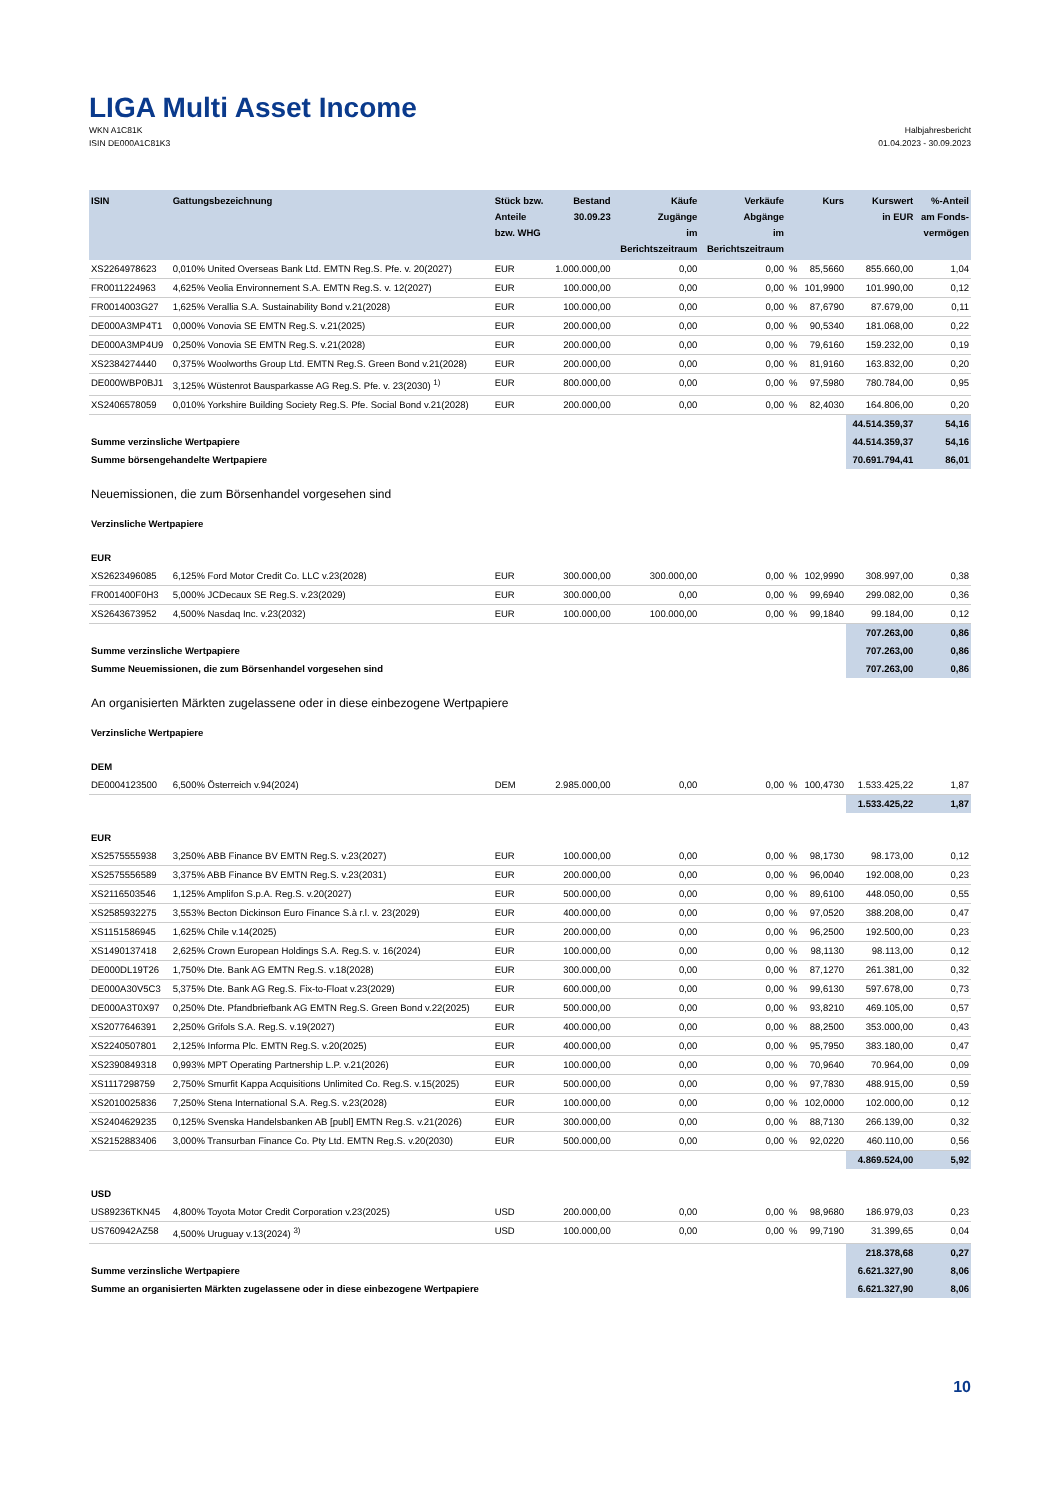LIGA Multi Asset Income
WKN A1C81K
ISIN DE000A1C81K3
Halbjahresbericht
01.04.2023 - 30.09.2023
| ISIN | Gattungsbezeichnung | Stück bzw. Anteile bzw. WHG | Bestand 30.09.23 | Käufe Zugänge im Berichtszeitraum | Verkäufe Abgänge im Berichtszeitraum | | Kurs | Kurswert in EUR | %-Anteil am Fonds- vermögen |
| --- | --- | --- | --- | --- | --- | --- | --- | --- | --- |
| XS2264978623 | 0,010% United Overseas Bank Ltd. EMTN Reg.S. Pfe. v. 20(2027) | EUR | 1.000.000,00 | 0,00 | 0,00 | % | 85,5660 | 855.660,00 | 1,04 |
| FR0011224963 | 4,625% Veolia Environnement S.A. EMTN Reg.S. v. 12(2027) | EUR | 100.000,00 | 0,00 | 0,00 | % | 101,9900 | 101.990,00 | 0,12 |
| FR0014003G27 | 1,625% Verallia S.A. Sustainability Bond v.21(2028) | EUR | 100.000,00 | 0,00 | 0,00 | % | 87,6790 | 87.679,00 | 0,11 |
| DE000A3MP4T1 | 0,000% Vonovia SE EMTN Reg.S. v.21(2025) | EUR | 200.000,00 | 0,00 | 0,00 | % | 90,5340 | 181.068,00 | 0,22 |
| DE000A3MP4U9 | 0,250% Vonovia SE EMTN Reg.S. v.21(2028) | EUR | 200.000,00 | 0,00 | 0,00 | % | 79,6160 | 159.232,00 | 0,19 |
| XS2384274440 | 0,375% Woolworths Group Ltd. EMTN Reg.S. Green Bond v.21(2028) | EUR | 200.000,00 | 0,00 | 0,00 | % | 81,9160 | 163.832,00 | 0,20 |
| DE000WBP0BJ1 | 3,125% Wüstenrot Bausparkasse AG Reg.S. Pfe. v. 23(2030) <sup>1)</sup> | EUR | 800.000,00 | 0,00 | 0,00 | % | 97,5980 | 780.784,00 | 0,95 |
| XS2406578059 | 0,010% Yorkshire Building Society Reg.S. Pfe. Social Bond v.21(2028) | EUR | 200.000,00 | 0,00 | 0,00 | % | 82,4030 | 164.806,00 | 0,20 |
| | | | | | | | | 44.514.359,37 | 54,16 |
| Summe verzinsliche Wertpapiere | | | | | | | | 44.514.359,37 | 54,16 |
| Summe börsengehandelte Wertpapiere | | | | | | | | 70.691.794,41 | 86,01 |
| Neuemissionen, die zum Börsenhandel vorgesehen sind | | | | | | | | | |
| Verzinsliche Wertpapiere | | | | | | | | | |
| EUR | | | | | | | | | |
| XS2623496085 | 6,125% Ford Motor Credit Co. LLC v.23(2028) | EUR | 300.000,00 | 300.000,00 | 0,00 | % | 102,9990 | 308.997,00 | 0,38 |
| FR001400F0H3 | 5,000% JCDecaux SE Reg.S. v.23(2029) | EUR | 300.000,00 | 0,00 | 0,00 | % | 99,6940 | 299.082,00 | 0,36 |
| XS2643673952 | 4,500% Nasdaq Inc. v.23(2032) | EUR | 100.000,00 | 100.000,00 | 0,00 | % | 99,1840 | 99.184,00 | 0,12 |
| | | | | | | | | 707.263,00 | 0,86 |
| Summe verzinsliche Wertpapiere | | | | | | | | 707.263,00 | 0,86 |
| Summe Neuemissionen, die zum Börsenhandel vorgesehen sind | | | | | | | | 707.263,00 | 0,86 |
| An organisierten Märkten zugelassene oder in diese einbezogene Wertpapiere | | | | | | | | | |
| Verzinsliche Wertpapiere | | | | | | | | | |
| DEM | | | | | | | | | |
| DE0004123500 | 6,500% Österreich v.94(2024) | DEM | 2.985.000,00 | 0,00 | 0,00 | % | 100,4730 | 1.533.425,22 | 1,87 |
| | | | | | | | | 1.533.425,22 | 1,87 |
| EUR | | | | | | | | | |
| XS2575555938 | 3,250% ABB Finance BV EMTN Reg.S. v.23(2027) | EUR | 100.000,00 | 0,00 | 0,00 | % | 98,1730 | 98.173,00 | 0,12 |
| XS2575556589 | 3,375% ABB Finance BV EMTN Reg.S. v.23(2031) | EUR | 200.000,00 | 0,00 | 0,00 | % | 96,0040 | 192.008,00 | 0,23 |
| XS2116503546 | 1,125% Amplifon S.p.A. Reg.S. v.20(2027) | EUR | 500.000,00 | 0,00 | 0,00 | % | 89,6100 | 448.050,00 | 0,55 |
| XS2585932275 | 3,553% Becton Dickinson Euro Finance S.à r.l. v. 23(2029) | EUR | 400.000,00 | 0,00 | 0,00 | % | 97,0520 | 388.208,00 | 0,47 |
| XS1151586945 | 1,625% Chile v.14(2025) | EUR | 200.000,00 | 0,00 | 0,00 | % | 96,2500 | 192.500,00 | 0,23 |
| XS1490137418 | 2,625% Crown European Holdings S.A. Reg.S. v. 16(2024) | EUR | 100.000,00 | 0,00 | 0,00 | % | 98,1130 | 98.113,00 | 0,12 |
| DE000DL19T26 | 1,750% Dte. Bank AG EMTN Reg.S. v.18(2028) | EUR | 300.000,00 | 0,00 | 0,00 | % | 87,1270 | 261.381,00 | 0,32 |
| DE000A30V5C3 | 5,375% Dte. Bank AG Reg.S. Fix-to-Float v.23(2029) | EUR | 600.000,00 | 0,00 | 0,00 | % | 99,6130 | 597.678,00 | 0,73 |
| DE000A3T0X97 | 0,250% Dte. Pfandbriefbank AG EMTN Reg.S. Green Bond v.22(2025) | EUR | 500.000,00 | 0,00 | 0,00 | % | 93,8210 | 469.105,00 | 0,57 |
| XS2077646391 | 2,250% Grifols S.A. Reg.S. v.19(2027) | EUR | 400.000,00 | 0,00 | 0,00 | % | 88,2500 | 353.000,00 | 0,43 |
| XS2240507801 | 2,125% Informa Plc. EMTN Reg.S. v.20(2025) | EUR | 400.000,00 | 0,00 | 0,00 | % | 95,7950 | 383.180,00 | 0,47 |
| XS2390849318 | 0,993% MPT Operating Partnership L.P. v.21(2026) | EUR | 100.000,00 | 0,00 | 0,00 | % | 70,9640 | 70.964,00 | 0,09 |
| XS1117298759 | 2,750% Smurfit Kappa Acquisitions Unlimited Co. Reg.S. v.15(2025) | EUR | 500.000,00 | 0,00 | 0,00 | % | 97,7830 | 488.915,00 | 0,59 |
| XS2010025836 | 7,250% Stena International S.A. Reg.S. v.23(2028) | EUR | 100.000,00 | 0,00 | 0,00 | % | 102,0000 | 102.000,00 | 0,12 |
| XS2404629235 | 0,125% Svenska Handelsbanken AB [publ] EMTN Reg.S. v.21(2026) | EUR | 300.000,00 | 0,00 | 0,00 | % | 88,7130 | 266.139,00 | 0,32 |
| XS2152883406 | 3,000% Transurban Finance Co. Pty Ltd. EMTN Reg.S. v.20(2030) | EUR | 500.000,00 | 0,00 | 0,00 | % | 92,0220 | 460.110,00 | 0,56 |
| | | | | | | | | 4.869.524,00 | 5,92 |
| USD | | | | | | | | | |
| US89236TKN45 | 4,800% Toyota Motor Credit Corporation v.23(2025) | USD | 200.000,00 | 0,00 | 0,00 | % | 98,9680 | 186.979,03 | 0,23 |
| US760942AZ58 | 4,500% Uruguay v.13(2024) <sup>3)</sup> | USD | 100.000,00 | 0,00 | 0,00 | % | 99,7190 | 31.399,65 | 0,04 |
| | | | | | | | | 218.378,68 | 0,27 |
| Summe verzinsliche Wertpapiere | | | | | | | | 6.621.327,90 | 8,06 |
| Summe an organisierten Märkten zugelassene oder in diese einbezogene Wertpapiere | | | | | | | | 6.621.327,90 | 8,06 |
10